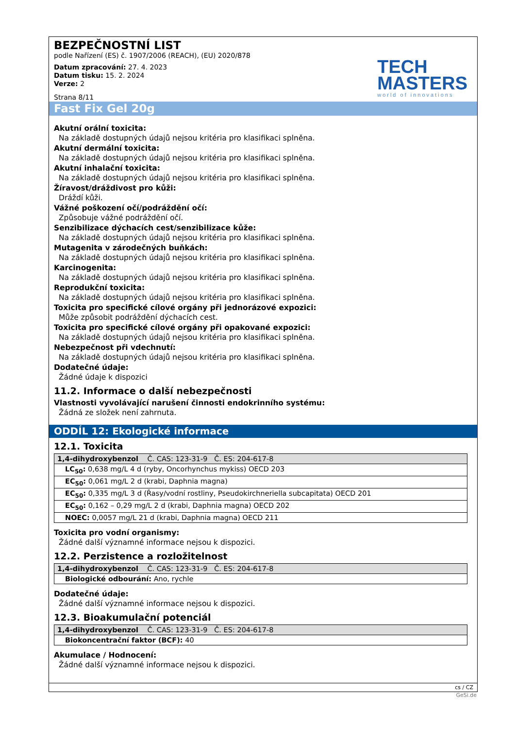BEZPEČNOSTNÍ LIST
podle Nařízení (ES) č. 1907/2006 (REACH), (EU) 2020/878
Datum zpracování: 27. 4. 2023
Datum tisku: 15. 2. 2024
Verze: 2
Strana 8/11
TECH
MASTERS
world of innovations
Fast Fix Gel 20g
Akutní orální toxicita:
Na základě dostupných údajů nejsou kritéria pro klasifikaci splněna.
Akutní dermální toxicita:
Na základě dostupných údajů nejsou kritéria pro klasifikaci splněna.
Akutní inhalační toxicita:
Na základě dostupných údajů nejsou kritéria pro klasifikaci splněna.
Žíravost/dráždivost pro kůži:
Dráždí kůži.
Vážné poškození očí/podráždění očí:
Způsobuje vážné podráždění očí.
Senzibilizace dýchacích cest/senzibilizace kůže:
Na základě dostupných údajů nejsou kritéria pro klasifikaci splněna.
Mutagenita v zárodečných buňkách:
Na základě dostupných údajů nejsou kritéria pro klasifikaci splněna.
Karcinogenita:
Na základě dostupných údajů nejsou kritéria pro klasifikaci splněna.
Reprodukční toxicita:
Na základě dostupných údajů nejsou kritéria pro klasifikaci splněna.
Toxicita pro specifické cílové orgány při jednorázové expozici:
Může způsobit podráždění dýchacích cest.
Toxicita pro specifické cílové orgány při opakované expozici:
Na základě dostupných údajů nejsou kritéria pro klasifikaci splněna.
Nebezpečnost při vdechnutí:
Na základě dostupných údajů nejsou kritéria pro klasifikaci splněna.
Dodatečné údaje:
Žádné údaje k dispozici
11.2. Informace o další nebezpečnosti
Vlastnosti vyvolávající narušení činnosti endokrinního systému:
Žádná ze složek není zahrnuta.
ODDÍL 12: Ekologické informace
12.1. Toxicita
| 1,4-dihydroxybenzol Č. CAS: 123-31-9 Č. ES: 204-617-8 |
| --- |
| LC<sub>50</sub>: 0,638 mg/L 4 d (ryby, Oncorhynchus mykiss) OECD 203 |
| EC<sub>50</sub>: 0,061 mg/L 2 d (krabi, Daphnia magna) |
| EC<sub>50</sub>: 0,335 mg/L 3 d (Řasy/vodní rostliny, Pseudokirchneriella subcapitata) OECD 201 |
| EC<sub>50</sub>: 0,162 – 0,29 mg/L 2 d (krabi, Daphnia magna) OECD 202 |
| NOEC: 0,0057 mg/L 21 d (krabi, Daphnia magna) OECD 211 |
Toxicita pro vodní organismy:
Žádné další významné informace nejsou k dispozici.
12.2. Perzistence a rozložitelnost
| 1,4-dihydroxybenzol Č. CAS: 123-31-9 Č. ES: 204-617-8 |
| --- |
| Biologické odbourání: Ano, rychle |
Dodatečné údaje:
Žádné další významné informace nejsou k dispozici.
12.3. Bioakumulační potenciál
| 1,4-dihydroxybenzol Č. CAS: 123-31-9 Č. ES: 204-617-8 |
| --- |
| Biokoncentrační faktor (BCF): 40 |
Akumulace / Hodnocení:
Žádné další významné informace nejsou k dispozici.
cs / CZ
GeSi.de